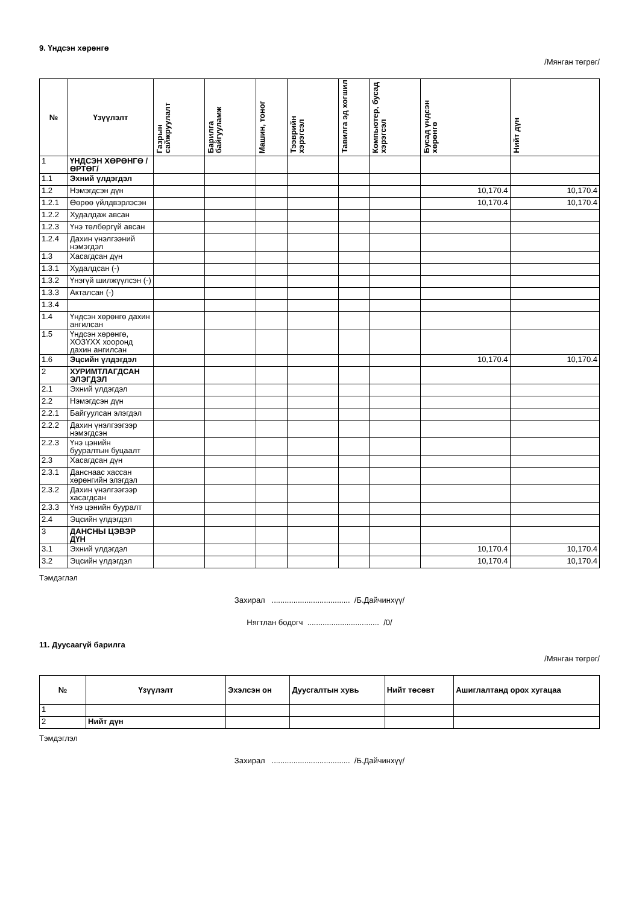9. Үндсэн хөрөнгө
/Мянган төгрөг/
| № | Үзүүлэлт | Газрын сайжруулалт | Барилга байгууламж | Машин, тоног | Тээврийн хэрэгсэл | Тавилга эд хогшил | Компьютер, бусад хэрэгсэл | Бусад үндсэн хөрөнгө | Нийт дүн |
| --- | --- | --- | --- | --- | --- | --- | --- | --- | --- |
| 1 | ҮНДСЭН ХӨРӨНГӨ /ӨРТӨГ/ | | | | | | | | |
| 1.1 | Эхний үлдэгдэл | | | | | | | | |
| 1.2 | Нэмэгдсэн дүн | | | | | | | 10,170.4 | 10,170.4 |
| 1.2.1 | Өөрөө үйлдвэрлэсэн | | | | | | | 10,170.4 | 10,170.4 |
| 1.2.2 | Худалдаж авсан | | | | | | | | |
| 1.2.3 | Үнэ төлбөргүй авсан | | | | | | | | |
| 1.2.4 | Дахин үнэлгээний нэмэгдэл | | | | | | | | |
| 1.3 | Хасагдсан дүн | | | | | | | | |
| 1.3.1 | Худалдсан (-) | | | | | | | | |
| 1.3.2 | Үнэгүй шилжүүлсэн (-) | | | | | | | | |
| 1.3.3 | Акталсан (-) | | | | | | | | |
| 1.3.4 | | | | | | | | | |
| 1.4 | Үндсэн хөрөнгө дахин ангилсан | | | | | | | | |
| 1.5 | Үндсэн хөрөнгө, ХОЗҮХХ хооронд дахин ангилсан | | | | | | | | |
| 1.6 | Эцсийн үлдэгдэл | | | | | | | 10,170.4 | 10,170.4 |
| 2 | ХУРИМТЛАГДСАН ЭЛЭГДЭЛ | | | | | | | | |
| 2.1 | Эхний үлдэгдэл | | | | | | | | |
| 2.2 | Нэмэгдсэн дүн | | | | | | | | |
| 2.2.1 | Байгуулсан элэгдэл | | | | | | | | |
| 2.2.2 | Дахин үнэлгээгээр нэмэгдсэн | | | | | | | | |
| 2.2.3 | Үнэ цэнийн бууралтын буцаалт | | | | | | | | |
| 2.3 | Хасагдсан дүн | | | | | | | | |
| 2.3.1 | Данснаас хассан хөрөнгийн элэгдэл | | | | | | | | |
| 2.3.2 | Дахин үнэлгээгээр хасагдсан | | | | | | | | |
| 2.3.3 | Үнэ цэнийн бууралт | | | | | | | | |
| 2.4 | Эцсийн үлдэгдэл | | | | | | | | |
| 3 | ДАНСНЫ ЦЭВЭР ДҮН | | | | | | | | |
| 3.1 | Эхний үлдэгдэл | | | | | | | 10,170.4 | 10,170.4 |
| 3.2 | Эцсийн үлдэгдэл | | | | | | | 10,170.4 | 10,170.4 |
Тэмдэглэл
Захирал .................................... /Б.Дайчинхүү/
Нягтлан бодогч ................................. /0/
11. Дуусаагүй барилга
/Мянган төгрөг/
| № | Үзүүлэлт | Эхэлсэн он | Дуусгалтын хувь | Нийт төсөвт | Ашиглалтанд орох хугацаа |
| --- | --- | --- | --- | --- | --- |
| 1 | | | | | |
| 2 | Нийт дүн | | | | |
Тэмдэглэл
Захирал .................................... /Б.Дайчинхүү/